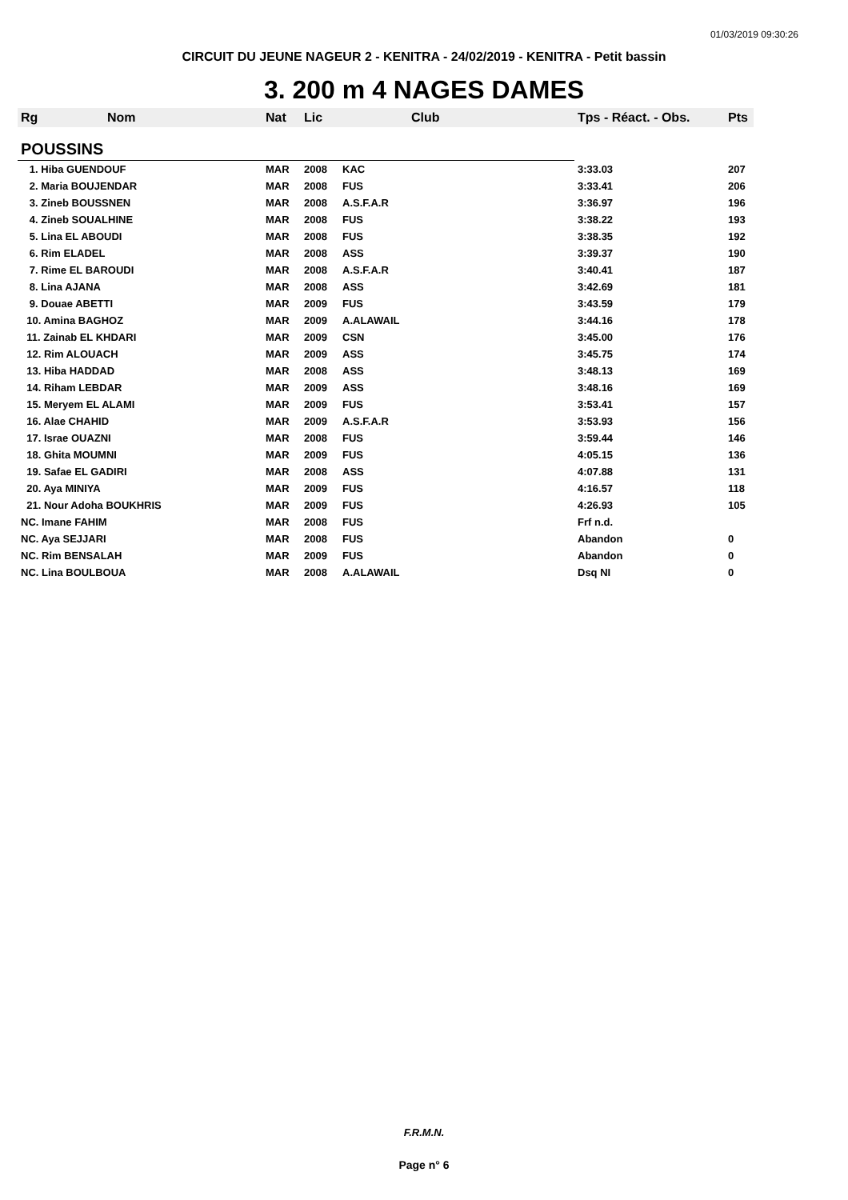01/03/2019 09:30:26
CIRCUIT DU JEUNE NAGEUR 2 - KENITRA - 24/02/2019 - KENITRA - Petit bassin
3. 200 m 4 NAGES DAMES
| Rg | Nom | Nat | Lic | Club | Tps - Réact. - Obs. | Pts |
| --- | --- | --- | --- | --- | --- | --- |
| POUSSINS | | | | | | |
| 1. Hiba GUENDOUF | | MAR | 2008 | KAC | 3:33.03 | 207 |
| 2. Maria BOUJENDAR | | MAR | 2008 | FUS | 3:33.41 | 206 |
| 3. Zineb BOUSSNEN | | MAR | 2008 | A.S.F.A.R | 3:36.97 | 196 |
| 4. Zineb SOUALHINE | | MAR | 2008 | FUS | 3:38.22 | 193 |
| 5. Lina EL ABOUDI | | MAR | 2008 | FUS | 3:38.35 | 192 |
| 6. Rim ELADEL | | MAR | 2008 | ASS | 3:39.37 | 190 |
| 7. Rime EL BAROUDI | | MAR | 2008 | A.S.F.A.R | 3:40.41 | 187 |
| 8. Lina AJANA | | MAR | 2008 | ASS | 3:42.69 | 181 |
| 9. Douae ABETTI | | MAR | 2009 | FUS | 3:43.59 | 179 |
| 10. Amina BAGHOZ | | MAR | 2009 | A.ALAWAIL | 3:44.16 | 178 |
| 11. Zainab EL KHDARI | | MAR | 2009 | CSN | 3:45.00 | 176 |
| 12. Rim ALOUACH | | MAR | 2009 | ASS | 3:45.75 | 174 |
| 13. Hiba HADDAD | | MAR | 2008 | ASS | 3:48.13 | 169 |
| 14. Riham LEBDAR | | MAR | 2009 | ASS | 3:48.16 | 169 |
| 15. Meryem EL ALAMI | | MAR | 2009 | FUS | 3:53.41 | 157 |
| 16. Alae CHAHID | | MAR | 2009 | A.S.F.A.R | 3:53.93 | 156 |
| 17. Israe OUAZNI | | MAR | 2008 | FUS | 3:59.44 | 146 |
| 18. Ghita MOUMNI | | MAR | 2009 | FUS | 4:05.15 | 136 |
| 19. Safae EL GADIRI | | MAR | 2008 | ASS | 4:07.88 | 131 |
| 20. Aya MINIYA | | MAR | 2009 | FUS | 4:16.57 | 118 |
| 21. Nour Adoha BOUKHRIS | | MAR | 2009 | FUS | 4:26.93 | 105 |
| NC. Imane FAHIM | | MAR | 2008 | FUS | Frf n.d. | |
| NC. Aya SEJJARI | | MAR | 2008 | FUS | Abandon | 0 |
| NC. Rim BENSALAH | | MAR | 2009 | FUS | Abandon | 0 |
| NC. Lina BOULBOUA | | MAR | 2008 | A.ALAWAIL | Dsq NI | 0 |
F.R.M.N.
Page n° 6